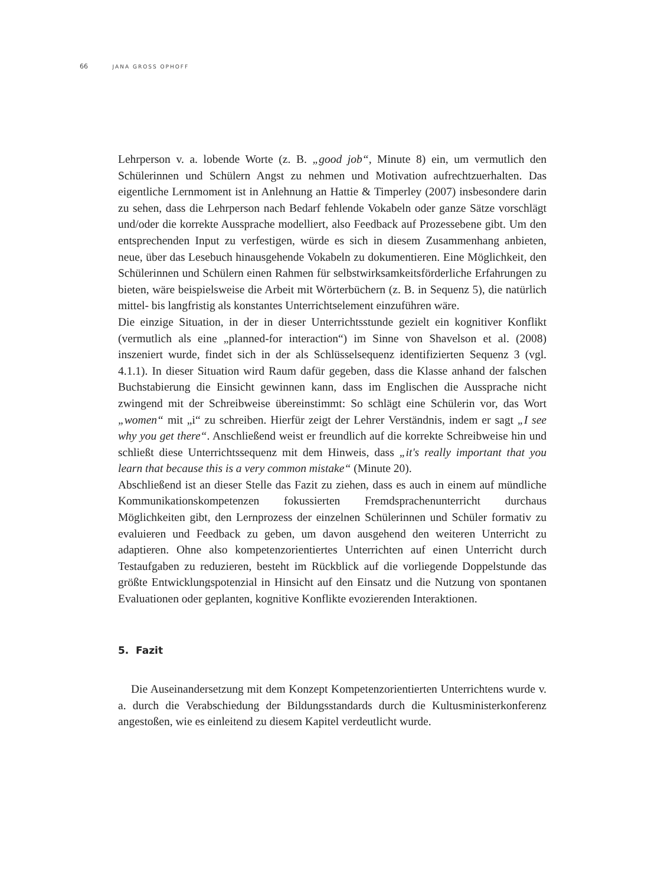66 JANA GROSS OPHOFF
Lehrperson v. a. lobende Worte (z. B. „good job“, Minute 8) ein, um vermutlich den Schülerinnen und Schülern Angst zu nehmen und Motivation aufrechtzuerhalten. Das eigentliche Lernmoment ist in Anlehnung an Hattie & Timperley (2007) insbesondere darin zu sehen, dass die Lehrperson nach Bedarf fehlende Vokabeln oder ganze Sätze vorschlägt und/oder die korrekte Aussprache modelliert, also Feedback auf Prozessebene gibt. Um den entsprechenden Input zu verfestigen, würde es sich in diesem Zusammenhang anbieten, neue, über das Lesebuch hinausgehende Vokabeln zu dokumentieren. Eine Möglichkeit, den Schülerinnen und Schülern einen Rahmen für selbstwirksamkeitsförderliche Erfahrungen zu bieten, wäre beispielsweise die Arbeit mit Wörterbüchern (z. B. in Sequenz 5), die natürlich mittel- bis langfristig als konstantes Unterrichtselement einzuführen wäre.
Die einzige Situation, in der in dieser Unterrichtsstunde gezielt ein kognitiver Konflikt (vermutlich als eine „planned-for interaction“) im Sinne von Shavelson et al. (2008) inszeniert wurde, findet sich in der als Schlüsselsequenz identifizierten Sequenz 3 (vgl. 4.1.1). In dieser Situation wird Raum dafür gegeben, dass die Klasse anhand der falschen Buchstabierung die Einsicht gewinnen kann, dass im Englischen die Aussprache nicht zwingend mit der Schreibweise übereinstimmt: So schlägt eine Schülerin vor, das Wort „women“ mit „i“ zu schreiben. Hierfür zeigt der Lehrer Verständnis, indem er sagt „I see why you get there“. Anschließend weist er freundlich auf die korrekte Schreibweise hin und schließt diese Unterrichtssequenz mit dem Hinweis, dass „it's really important that you learn that because this is a very common mistake“ (Minute 20).
Abschließend ist an dieser Stelle das Fazit zu ziehen, dass es auch in einem auf mündliche Kommunikationskompetenzen fokussierten Fremdsprachenunterricht durchaus Möglichkeiten gibt, den Lernprozess der einzelnen Schülerinnen und Schüler formativ zu evaluieren und Feedback zu geben, um davon ausgehend den weiteren Unterricht zu adaptieren. Ohne also kompetenzorientiertes Unterrichten auf einen Unterricht durch Testaufgaben zu reduzieren, besteht im Rückblick auf die vorliegende Doppelstunde das größte Entwicklungspotenzial in Hinsicht auf den Einsatz und die Nutzung von spontanen Evaluationen oder geplanten, kognitive Konflikte evozierenden Interaktionen.
5. Fazit
Die Auseinandersetzung mit dem Konzept Kompetenzorientierten Unterrichtens wurde v. a. durch die Verabschiedung der Bildungsstandards durch die Kultusministerkonferenz angestoßen, wie es einleitend zu diesem Kapitel verdeutlicht wurde.